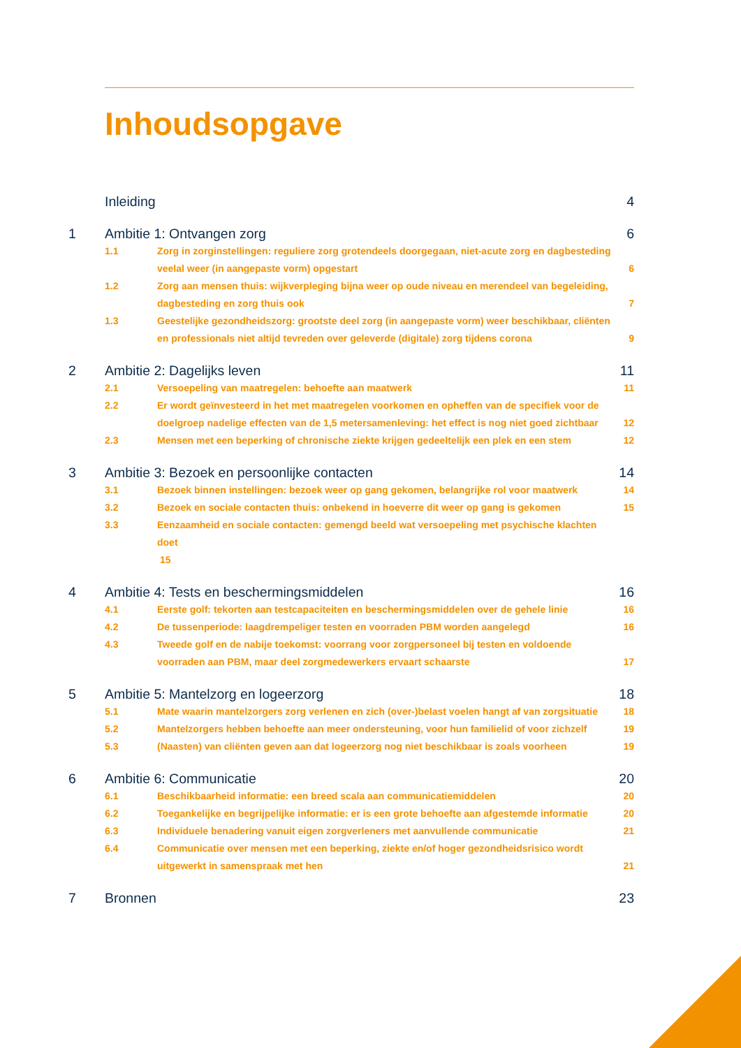Inhoudsopgave
Inleiding 4
1 Ambitie 1: Ontvangen zorg 6
1.1 Zorg in zorginstellingen: reguliere zorg grotendeels doorgegaan, niet-acute zorg en dagbesteding veelal weer (in aangepaste vorm) opgestart 6
1.2 Zorg aan mensen thuis: wijkverpleging bijna weer op oude niveau en merendeel van begeleiding, dagbesteding en zorg thuis ook 7
1.3 Geestelijke gezondheidszorg: grootste deel zorg (in aangepaste vorm) weer beschikbaar, cliënten en professionals niet altijd tevreden over geleverde (digitale) zorg tijdens corona 9
2 Ambitie 2: Dagelijks leven 11
2.1 Versoepeling van maatregelen: behoefte aan maatwerk 11
2.2 Er wordt geïnvesteerd in het met maatregelen voorkomen en opheffen van de specifiek voor de doelgroep nadelige effecten van de 1,5 metersamenleving: het effect is nog niet goed zichtbaar 12
2.3 Mensen met een beperking of chronische ziekte krijgen gedeeltelijk een plek en een stem 12
3 Ambitie 3: Bezoek en persoonlijke contacten 14
3.1 Bezoek binnen instellingen: bezoek weer op gang gekomen, belangrijke rol voor maatwerk 14
3.2 Bezoek en sociale contacten thuis: onbekend in hoeverre dit weer op gang is gekomen 15
3.3 Eenzaamheid en sociale contacten: gemengd beeld wat versoepeling met psychische klachten doet
15
4 Ambitie 4: Tests en beschermingsmiddelen 16
4.1 Eerste golf: tekorten aan testcapaciteiten en beschermingsmiddelen over de gehele linie 16
4.2 De tussenperiode: laagdrempeliger testen en voorraden PBM worden aangelegd 16
4.3 Tweede golf en de nabije toekomst: voorrang voor zorgpersoneel bij testen en voldoende voorraden aan PBM, maar deel zorgmedewerkers ervaart schaarste 17
5 Ambitie 5: Mantelzorg en logeerzorg 18
5.1 Mate waarin mantelzorgers zorg verlenen en zich (over-)belast voelen hangt af van zorgsituatie 18
5.2 Mantelzorgers hebben behoefte aan meer ondersteuning, voor hun familielid of voor zichzelf 19
5.3 (Naasten) van cliënten geven aan dat logeerzorg nog niet beschikbaar is zoals voorheen 19
6 Ambitie 6: Communicatie 20
6.1 Beschikbaarheid informatie: een breed scala aan communicatiemiddelen 20
6.2 Toegankelijke en begrijpelijke informatie: er is een grote behoefte aan afgestemde informatie 20
6.3 Individuele benadering vanuit eigen zorgverleners met aanvullende communicatie 21
6.4 Communicatie over mensen met een beperking, ziekte en/of hoger gezondheidsrisico wordt uitgewerkt in samenspraak met hen 21
7 Bronnen 23